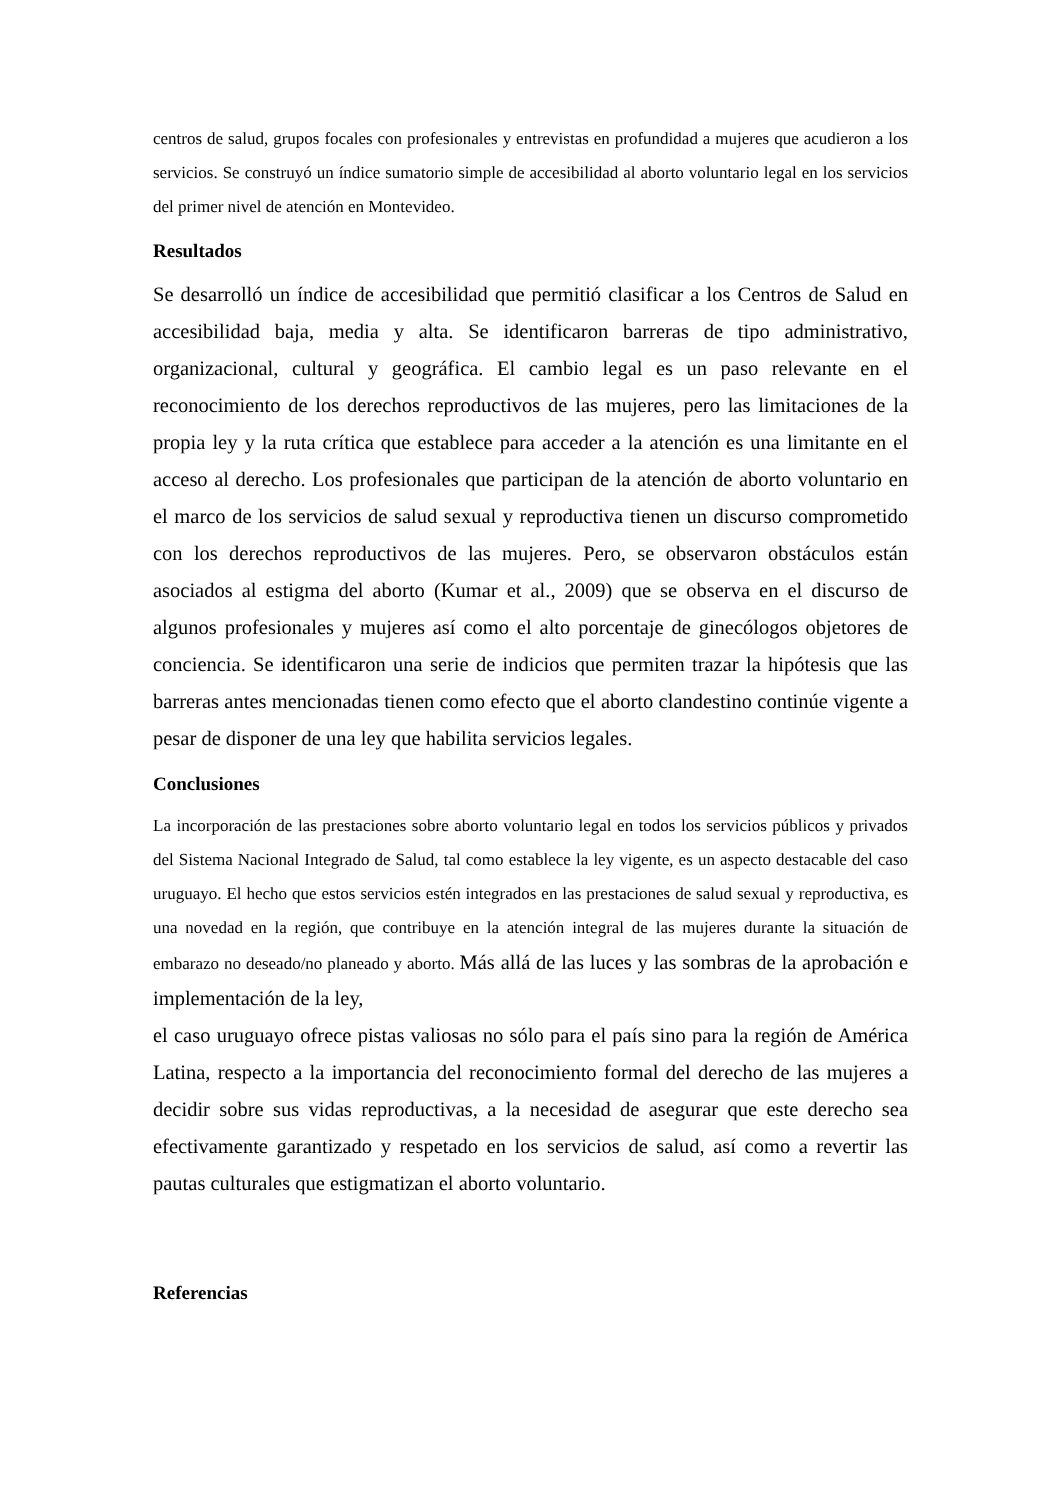centros de salud, grupos focales con profesionales y entrevistas en profundidad a mujeres que acudieron a los servicios. Se construyó un índice sumatorio simple de accesibilidad al aborto voluntario legal en los servicios del primer nivel de atención en Montevideo.
Resultados
Se desarrolló un índice de accesibilidad que permitió clasificar a los Centros de Salud en accesibilidad baja, media y alta. Se identificaron barreras de tipo administrativo, organizacional, cultural y geográfica. El cambio legal es un paso relevante en el reconocimiento de los derechos reproductivos de las mujeres, pero las limitaciones de la propia ley y la ruta crítica que establece para acceder a la atención es una limitante en el acceso al derecho. Los profesionales que participan de la atención de aborto voluntario en el marco de los servicios de salud sexual y reproductiva tienen un discurso comprometido con los derechos reproductivos de las mujeres. Pero, se observaron obstáculos están asociados al estigma del aborto (Kumar et al., 2009) que se observa en el discurso de algunos profesionales y mujeres así como el alto porcentaje de ginecólogos objetores de conciencia. Se identificaron una serie de indicios que permiten trazar la hipótesis que las barreras antes mencionadas tienen como efecto que el aborto clandestino continúe vigente a pesar de disponer de una ley que habilita servicios legales.
Conclusiones
La incorporación de las prestaciones sobre aborto voluntario legal en todos los servicios públicos y privados del Sistema Nacional Integrado de Salud, tal como establece la ley vigente, es un aspecto destacable del caso uruguayo. El hecho que estos servicios estén integrados en las prestaciones de salud sexual y reproductiva, es una novedad en la región, que contribuye en la atención integral de las mujeres durante la situación de embarazo no deseado/no planeado y aborto. Más allá de las luces y las sombras de la aprobación e implementación de la ley,
el caso uruguayo ofrece pistas valiosas no sólo para el país sino para la región de América Latina, respecto a la importancia del reconocimiento formal del derecho de las mujeres a decidir sobre sus vidas reproductivas, a la necesidad de asegurar que este derecho sea efectivamente garantizado y respetado en los servicios de salud, así como a revertir las pautas culturales que estigmatizan el aborto voluntario.
Referencias